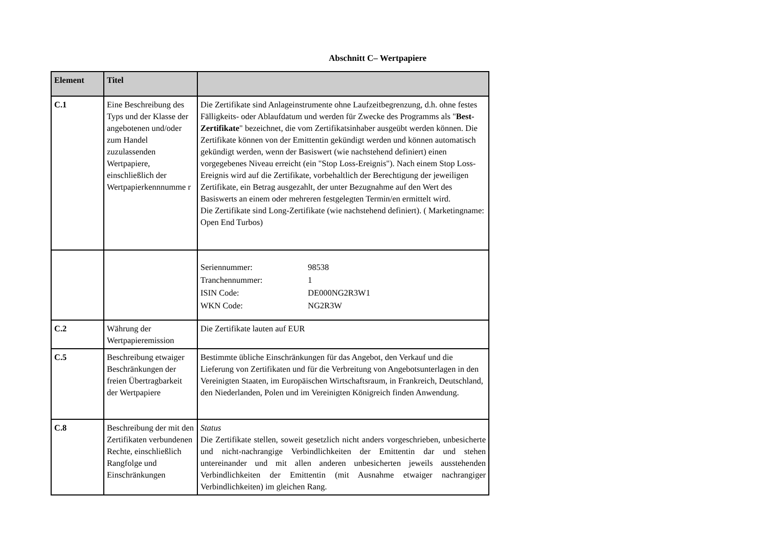Abschnitt C– Wertpapiere
| Element | Titel | |
| --- | --- | --- |
| C.1 | Eine Beschreibung des Typs und der Klasse der angebotenen und/oder zum Handel zuzulassenden Wertpapiere, einschließlich der Wertpapierkennnumme r | Die Zertifikate sind Anlageinstrumente ohne Laufzeitbegrenzung, d.h. ohne festes Fälligkeits- oder Ablaufdatum und werden für Zwecke des Programms als " Best-Zertifikate " bezeichnet, die vom Zertifikatsinhaber ausgeübt werden können. Die Zertifikate können von der Emittentin gekündigt werden und können automatisch gekündigt werden, wenn der Basiswert (wie nachstehend definiert) einen vorgegebenes Niveau erreicht (ein "Stop Loss-Ereignis"). Nach einem Stop Loss-Ereignis wird auf die Zertifikate, vorbehaltlich der Berechtigung der jeweiligen Zertifikate, ein Betrag ausgezahlt, der unter Bezugnahme auf den Wert des Basiswerts an einem oder mehreren festgelegten Termin/en ermittelt wird. Die Zertifikate sind Long-Zertifikate (wie nachstehend definiert). ( Marketingname: Open End Turbos) |
| | | / Seriennummer: / 98538 / / Tranchennummer: / 1 / / ISIN Code: / DE000NG2R3W1 / / WKN Code: / NG2R3W / |
| C.2 | Währung der Wertpapieremission | Die Zertifikate lauten auf EUR |
| C.5 | Beschreibung etwaiger Beschränkungen der freien Übertragbarkeit der Wertpapiere | Bestimmte übliche Einschränkungen für das Angebot, den Verkauf und die Lieferung von Zertifikaten und für die Verbreitung von Angebotsunterlagen in den Vereinigten Staaten, im Europäischen Wirtschaftsraum, in Frankreich, Deutschland, den Niederlanden, Polen und im Vereinigten Königreich finden Anwendung. |
| C.8 | Beschreibung der mit den Zertifikaten verbundenen Rechte, einschließlich Rangfolge und Einschränkungen | Status Die Zertifikate stellen, soweit gesetzlich nicht anders vorgeschrieben, unbesicherte und nicht-nachrangige Verbindlichkeiten der Emittentin dar und stehen untereinander und mit allen anderen unbesicherten jeweils ausstehenden Verbindlichkeiten der Emittentin (mit Ausnahme etwaiger nachrangiger Verbindlichkeiten) im gleichen Rang. |